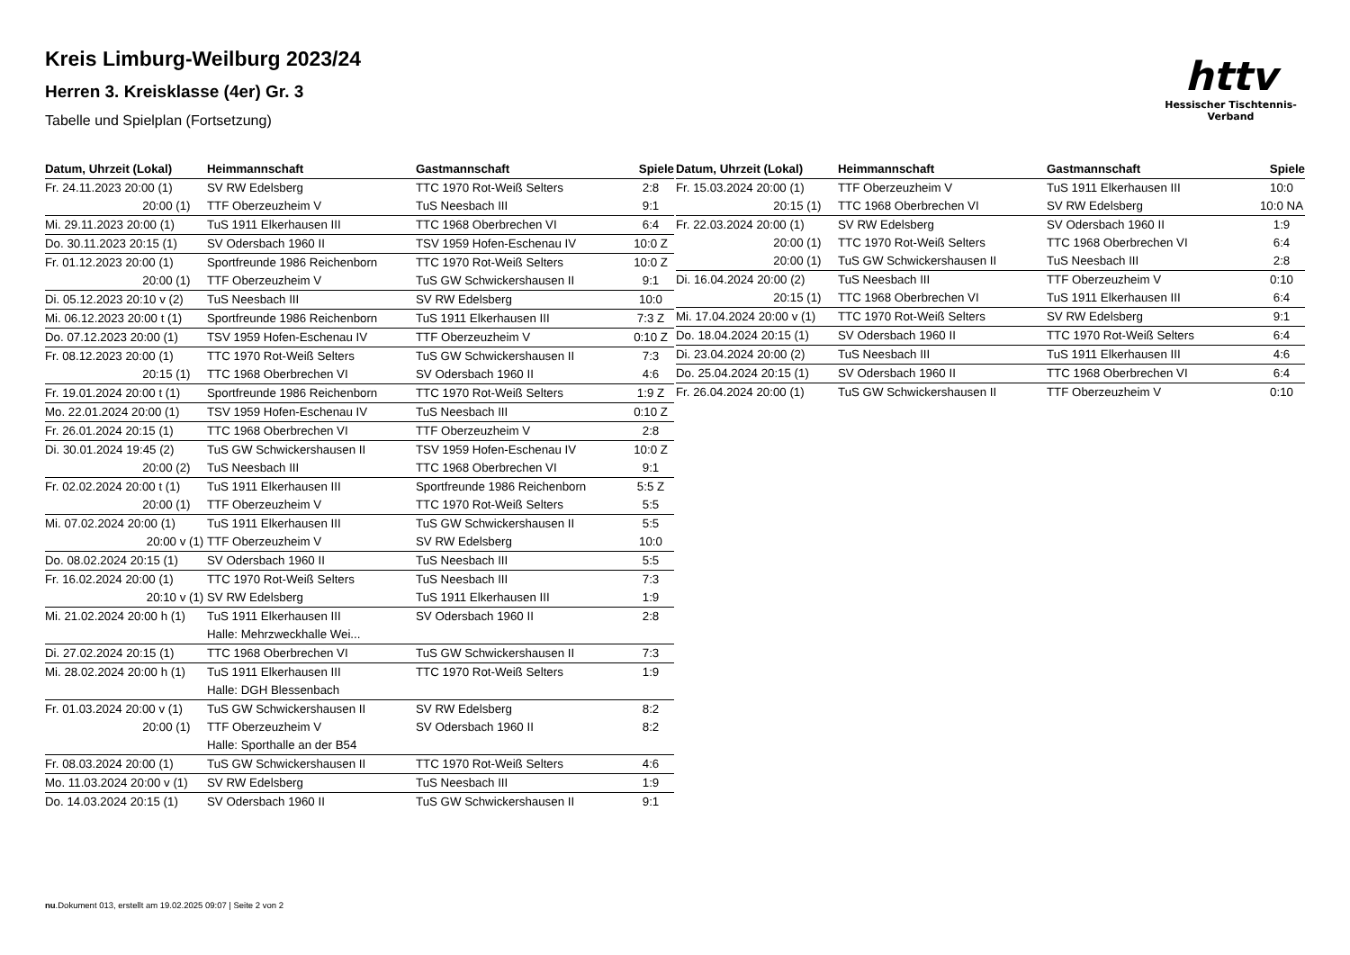Kreis Limburg-Weilburg 2023/24
Herren 3. Kreisklasse (4er) Gr. 3
Tabelle und Spielplan (Fortsetzung)
httv
Hessischer Tischtennis-Verband
| Datum, Uhrzeit (Lokal) | Heimmannschaft | Gastmannschaft | Spiele |
| --- | --- | --- | --- |
| Fr. 24.11.2023 20:00 (1) | SV RW Edelsberg | TTC 1970 Rot-Weiß Selters | 2:8 |
| 20:00 (1) | TTF Oberzeuzheim V | TuS Neesbach III | 9:1 |
| Mi. 29.11.2023 20:00 (1) | TuS 1911 Elkerhausen III | TTC 1968 Oberbrechen VI | 6:4 |
| Do. 30.11.2023 20:15 (1) | SV Odersbach 1960 II | TSV 1959 Hofen-Eschenau IV | 10:0 Z |
| Fr. 01.12.2023 20:00 (1) | Sportfreunde 1986 Reichenborn | TTC 1970 Rot-Weiß Selters | 10:0 Z |
| 20:00 (1) | TTF Oberzeuzheim V | TuS GW Schwickershausen II | 9:1 |
| Di. 05.12.2023 20:10 v (2) | TuS Neesbach III | SV RW Edelsberg | 10:0 |
| Mi. 06.12.2023 20:00 t (1) | Sportfreunde 1986 Reichenborn | TuS 1911 Elkerhausen III | 7:3 Z |
| Do. 07.12.2023 20:00 (1) | TSV 1959 Hofen-Eschenau IV | TTF Oberzeuzheim V | 0:10 Z |
| Fr. 08.12.2023 20:00 (1) | TTC 1970 Rot-Weiß Selters | TuS GW Schwickershausen II | 7:3 |
| 20:15 (1) | TTC 1968 Oberbrechen VI | SV Odersbach 1960 II | 4:6 |
| Fr. 19.01.2024 20:00 t (1) | Sportfreunde 1986 Reichenborn | TTC 1970 Rot-Weiß Selters | 1:9 Z |
| Mo. 22.01.2024 20:00 (1) | TSV 1959 Hofen-Eschenau IV | TuS Neesbach III | 0:10 Z |
| Fr. 26.01.2024 20:15 (1) | TTC 1968 Oberbrechen VI | TTF Oberzeuzheim V | 2:8 |
| Di. 30.01.2024 19:45 (2) | TuS GW Schwickershausen II | TSV 1959 Hofen-Eschenau IV | 10:0 Z |
| 20:00 (2) | TuS Neesbach III | TTC 1968 Oberbrechen VI | 9:1 |
| Fr. 02.02.2024 20:00 t (1) | TuS 1911 Elkerhausen III | Sportfreunde 1986 Reichenborn | 5:5 Z |
| 20:00 (1) | TTF Oberzeuzheim V | TTC 1970 Rot-Weiß Selters | 5:5 |
| Mi. 07.02.2024 20:00 (1) | TuS 1911 Elkerhausen III | TuS GW Schwickershausen II | 5:5 |
| 20:00 v (1) | TTF Oberzeuzheim V | SV RW Edelsberg | 10:0 |
| Do. 08.02.2024 20:15 (1) | SV Odersbach 1960 II | TuS Neesbach III | 5:5 |
| Fr. 16.02.2024 20:00 (1) | TTC 1970 Rot-Weiß Selters | TuS Neesbach III | 7:3 |
| 20:10 v (1) | SV RW Edelsberg | TuS 1911 Elkerhausen III | 1:9 |
| Mi. 21.02.2024 20:00 h (1) | TuS 1911 Elkerhausen III | SV Odersbach 1960 II | 2:8 |
| | Halle: Mehrzweckhalle Wei... | | |
| Di. 27.02.2024 20:15 (1) | TTC 1968 Oberbrechen VI | TuS GW Schwickershausen II | 7:3 |
| Mi. 28.02.2024 20:00 h (1) | TuS 1911 Elkerhausen III | TTC 1970 Rot-Weiß Selters | 1:9 |
| | Halle: DGH Blessenbach | | |
| Fr. 01.03.2024 20:00 v (1) | TuS GW Schwickershausen II | SV RW Edelsberg | 8:2 |
| 20:00 (1) | TTF Oberzeuzheim V | SV Odersbach 1960 II | 8:2 |
| | Halle: Sporthalle an der B54 | | |
| Fr. 08.03.2024 20:00 (1) | TuS GW Schwickershausen II | TTC 1970 Rot-Weiß Selters | 4:6 |
| Mo. 11.03.2024 20:00 v (1) | SV RW Edelsberg | TuS Neesbach III | 1:9 |
| Do. 14.03.2024 20:15 (1) | SV Odersbach 1960 II | TuS GW Schwickershausen II | 9:1 |
| Datum, Uhrzeit (Lokal) | Heimmannschaft | Gastmannschaft | Spiele |
| --- | --- | --- | --- |
| Fr. 15.03.2024 20:00 (1) | TTF Oberzeuzheim V | TuS 1911 Elkerhausen III | 10:0 |
| 20:15 (1) | TTC 1968 Oberbrechen VI | SV RW Edelsberg | 10:0 NA |
| Fr. 22.03.2024 20:00 (1) | SV RW Edelsberg | SV Odersbach 1960 II | 1:9 |
| 20:00 (1) | TTC 1970 Rot-Weiß Selters | TTC 1968 Oberbrechen VI | 6:4 |
| 20:00 (1) | TuS GW Schwickershausen II | TuS Neesbach III | 2:8 |
| Di. 16.04.2024 20:00 (2) | TuS Neesbach III | TTF Oberzeuzheim V | 0:10 |
| 20:15 (1) | TTC 1968 Oberbrechen VI | TuS 1911 Elkerhausen III | 6:4 |
| Mi. 17.04.2024 20:00 v (1) | TTC 1970 Rot-Weiß Selters | SV RW Edelsberg | 9:1 |
| Do. 18.04.2024 20:15 (1) | SV Odersbach 1960 II | TTC 1970 Rot-Weiß Selters | 6:4 |
| Di. 23.04.2024 20:00 (2) | TuS Neesbach III | TuS 1911 Elkerhausen III | 4:6 |
| Do. 25.04.2024 20:15 (1) | SV Odersbach 1960 II | TTC 1968 Oberbrechen VI | 6:4 |
| Fr. 26.04.2024 20:00 (1) | TuS GW Schwickershausen II | TTF Oberzeuzheim V | 0:10 |
nu.Dokument 013, erstellt am 19.02.2025 09:07 | Seite 2 von 2